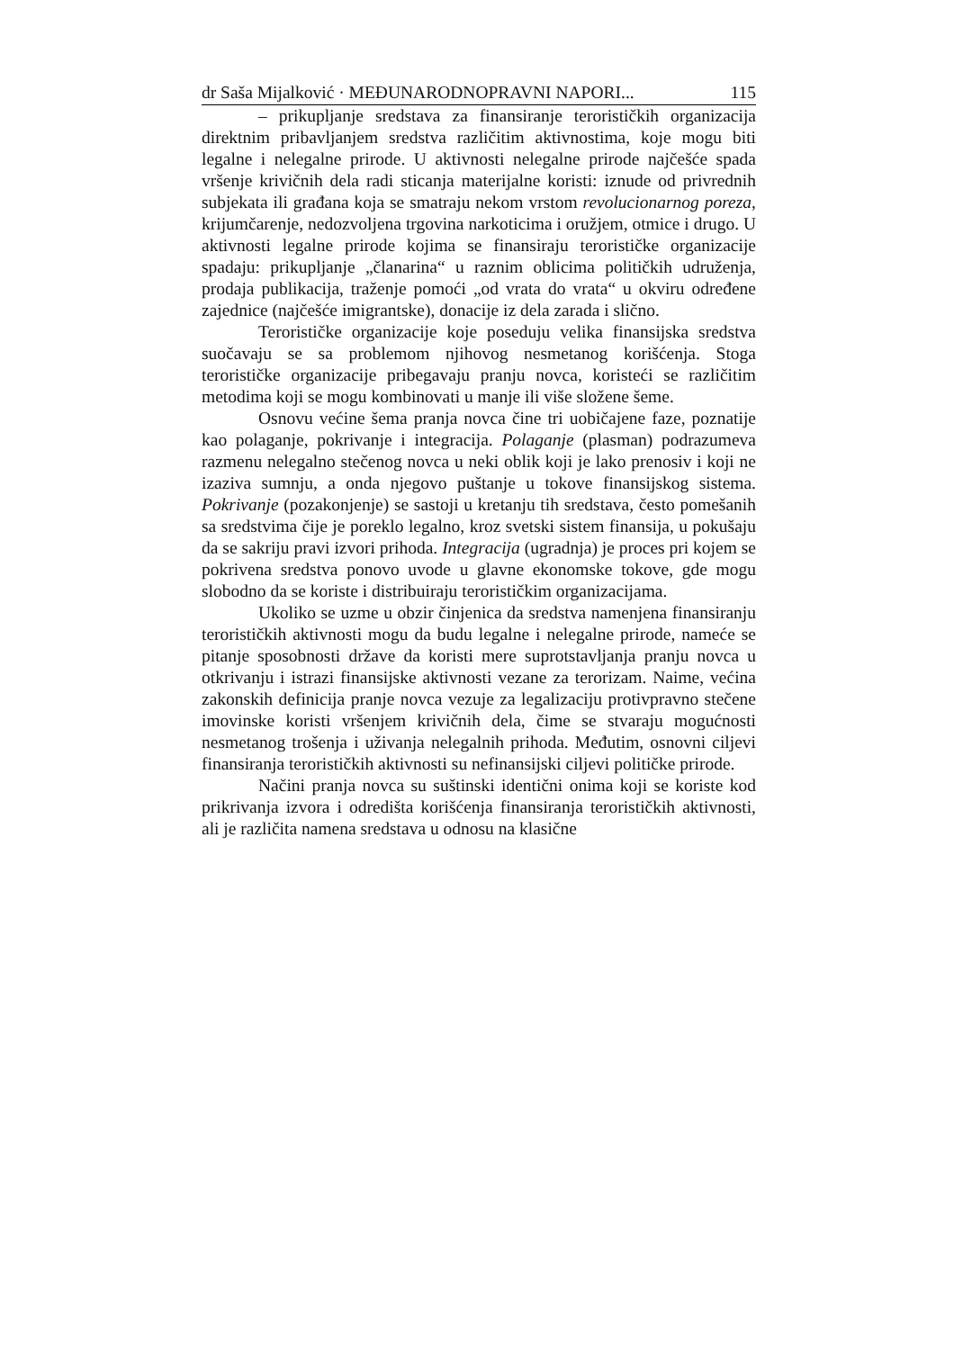dr Saša Mijalković · MEĐUNARODNOPRAVNI NAPORI... 115
– prikupljanje sredstava za finansiranje terorističkih organizacija direktnim pribavljanjem sredstva različitim aktivnostima, koje mogu biti legalne i nelegalne prirode. U aktivnosti nelegalne prirode najčešće spada vršenje krivičnih dela radi sticanja materijalne koristi: iznude od privrednih subjekata ili građana koja se smatraju nekom vrstom revolucionarnog poreza, krijumčarenje, nedozvoljena trgovina narkoticima i oružjem, otmice i drugo. U aktivnosti legalne prirode kojima se finansiraju terorističke organizacije spadaju: prikupljanje „članarina“ u raznim oblicima političkih udruženja, prodaja publikacija, traženje pomoći „od vrata do vrata“ u okviru određene zajednice (najčešće imigrantske), donacije iz dela zarada i slično.
Terorističke organizacije koje poseduju velika finansijska sredstva suočavaju se sa problemom njihovog nesmetanog korišćenja. Stoga terorističke organizacije pribegavaju pranju novca, koristeći se različitim metodima koji se mogu kombinovati u manje ili više složene šeme.
Osnovu većine šema pranja novca čine tri uobičajene faze, poznatije kao polaganje, pokrivanje i integracija. Polaganje (plasman) podrazumeva razmenu nelegalno stečenog novca u neki oblik koji je lako prenosiv i koji ne izaziva sumnju, a onda njegovo puštanje u tokove finansijskog sistema. Pokrivanje (pozakonjenje) se sastoji u kretanju tih sredstava, često pomešanih sa sredstvima čije je poreklo legalno, kroz svetski sistem finansija, u pokušaju da se sakriju pravi izvori prihoda. Integracija (ugradnja) je proces pri kojem se pokrivena sredstva ponovo uvode u glavne ekonomske tokove, gde mogu slobodno da se koriste i distribuiraju terorističkim organizacijama.
Ukoliko se uzme u obzir činjenica da sredstva namenjena finansiranju terorističkih aktivnosti mogu da budu legalne i nelegalne prirode, nameće se pitanje sposobnosti države da koristi mere suprotstavljanja pranju novca u otkrivanju i istrazi finansijske aktivnosti vezane za terorizam. Naime, većina zakonskih definicija pranje novca vezuje za legalizaciju protivpravno stečene imovinske koristi vršenjem krivičnih dela, čime se stvaraju mogućnosti nesmetanog trošenja i uživanja nelegalnih prihoda. Međutim, osnovni ciljevi finansiranja terorističkih aktivnosti su nefinansijski ciljevi političke prirode.
Načini pranja novca su suštinski identični onima koji se koriste kod prikrivanja izvora i odredišta korišćenja finansiranja terorističkih aktivnosti, ali je različita namena sredstava u odnosu na klasične